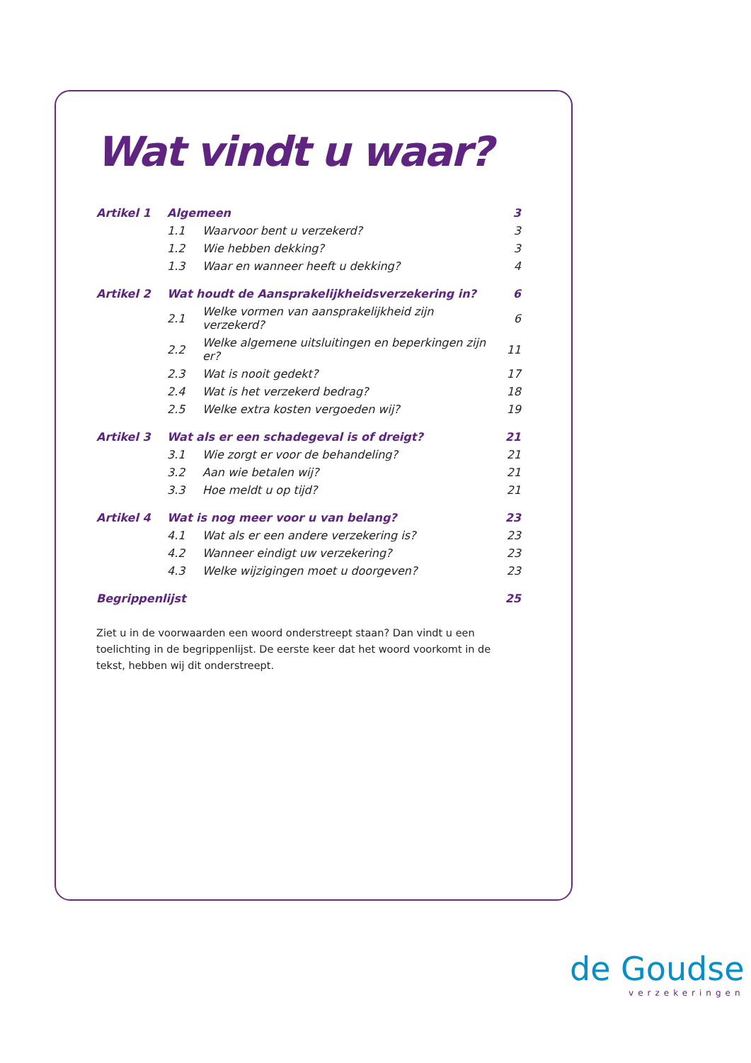Wat vindt u waar?
| Artikel 1 | Algemeen | | 3 |
| | 1.1 | Waarvoor bent u verzekerd? | 3 |
| | 1.2 | Wie hebben dekking? | 3 |
| | 1.3 | Waar en wanneer heeft u dekking? | 4 |
| Artikel 2 | Wat houdt de Aansprakelijkheidsverzekering in? | | 6 |
| | 2.1 | Welke vormen van aansprakelijkheid zijn verzekerd? | 6 |
| | 2.2 | Welke algemene uitsluitingen en beperkingen zijn er? | 11 |
| | 2.3 | Wat is nooit gedekt? | 17 |
| | 2.4 | Wat is het verzekerd bedrag? | 18 |
| | 2.5 | Welke extra kosten vergoeden wij? | 19 |
| Artikel 3 | Wat als er een schadegeval is of dreigt? | | 21 |
| | 3.1 | Wie zorgt er voor de behandeling? | 21 |
| | 3.2 | Aan wie betalen wij? | 21 |
| | 3.3 | Hoe meldt u op tijd? | 21 |
| Artikel 4 | Wat is nog meer voor u van belang? | | 23 |
| | 4.1 | Wat als er een andere verzekering is? | 23 |
| | 4.2 | Wanneer eindigt uw verzekering? | 23 |
| | 4.3 | Welke wijzigingen moet u doorgeven? | 23 |
| Begrippenlijst | | | 25 |
Ziet u in de voorwaarden een woord onderstreept staan? Dan vindt u een toelichting in de begrippenlijst. De eerste keer dat het woord voorkomt in de tekst, hebben wij dit onderstreept.
de Goudse
verzekeringen